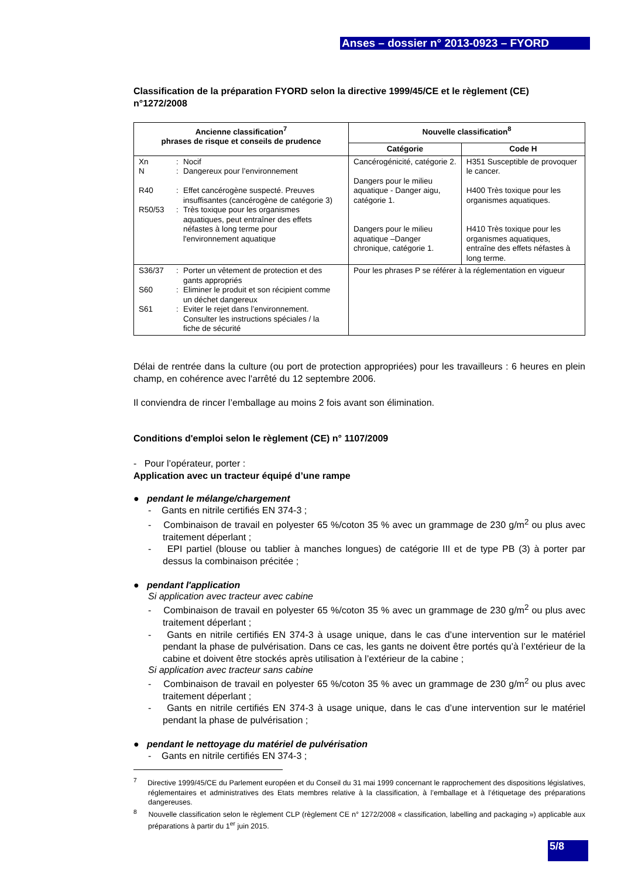Anses – dossier n° 2013-0923 – FYORD
Classification de la préparation FYORD selon la directive 1999/45/CE et le règlement (CE) n°1272/2008
| Ancienne classification<sup>7</sup> phrases de risque et conseils de prudence | Nouvelle classification<sup>8</sup> | |
| --- | --- | --- |
| | Catégorie | Code H |
| Xn : Nocif N : Dangereux pour l’environnement R40 : Effet cancérogène suspecté. Preuves insuffisantes (cancérogène de catégorie 3) R50/53 : Très toxique pour les organismes aquatiques, peut entraîner des effets néfastes à long terme pour l'environnement aquatique | Cancérogénicité, catégorie 2. Dangers pour le milieu aquatique - Danger aigu, catégorie 1. Dangers pour le milieu aquatique –Danger chronique, catégorie 1. | H351 Susceptible de provoquer le cancer. H400 Très toxique pour les organismes aquatiques. H410 Très toxique pour les organismes aquatiques, entraîne des effets néfastes à long terme. |
| S36/37 : Porter un vêtement de protection et des gants appropriés S60 : Eliminer le produit et son récipient comme un déchet dangereux S61 : Eviter le rejet dans l’environnement. Consulter les instructions spéciales / la fiche de sécurité | Pour les phrases P se référer à la réglementation en vigueur | |
Délai de rentrée dans la culture (ou port de protection appropriées) pour les travailleurs : 6 heures en plein champ, en cohérence avec l'arrêté du 12 septembre 2006.
Il conviendra de rincer l’emballage au moins 2 fois avant son élimination.
Conditions d'emploi selon le règlement (CE) n° 1107/2009
- Pour l’opérateur, porter :
Application avec un tracteur équipé d’une rampe
● pendant le mélange/chargement
- Gants en nitrile certifiés EN 374-3 ;
- Combinaison de travail en polyester 65 %/coton 35 % avec un grammage de 230 g/m<sup>2</sup> ou plus avec traitement déperlant ;
- EPI partiel (blouse ou tablier à manches longues) de catégorie III et de type PB (3) à porter par dessus la combinaison précitée ;
● pendant l'application
Si application avec tracteur avec cabine
- Combinaison de travail en polyester 65 %/coton 35 % avec un grammage de 230 g/m<sup>2</sup> ou plus avec traitement déperlant ;
- Gants en nitrile certifiés EN 374-3 à usage unique, dans le cas d’une intervention sur le matériel pendant la phase de pulvérisation. Dans ce cas, les gants ne doivent être portés qu’à l’extérieur de la cabine et doivent être stockés après utilisation à l’extérieur de la cabine ;
Si application avec tracteur sans cabine
- Combinaison de travail en polyester 65 %/coton 35 % avec un grammage de 230 g/m<sup>2</sup> ou plus avec traitement déperlant ;
- Gants en nitrile certifiés EN 374-3 à usage unique, dans le cas d’une intervention sur le matériel pendant la phase de pulvérisation ;
● pendant le nettoyage du matériel de pulvérisation
- Gants en nitrile certifiés EN 374-3 ;
<sup>7</sup> Directive 1999/45/CE du Parlement européen et du Conseil du 31 mai 1999 concernant le rapprochement des dispositions législatives, réglementaires et administratives des Etats membres relative à la classification, à l’emballage et à l’étiquetage des préparations dangereuses.
<sup>8</sup> Nouvelle classification selon le règlement CLP (règlement CE n° 1272/2008 « classification, labelling and packaging ») applicable aux préparations à partir du 1<sup>er</sup> juin 2015.
5/8